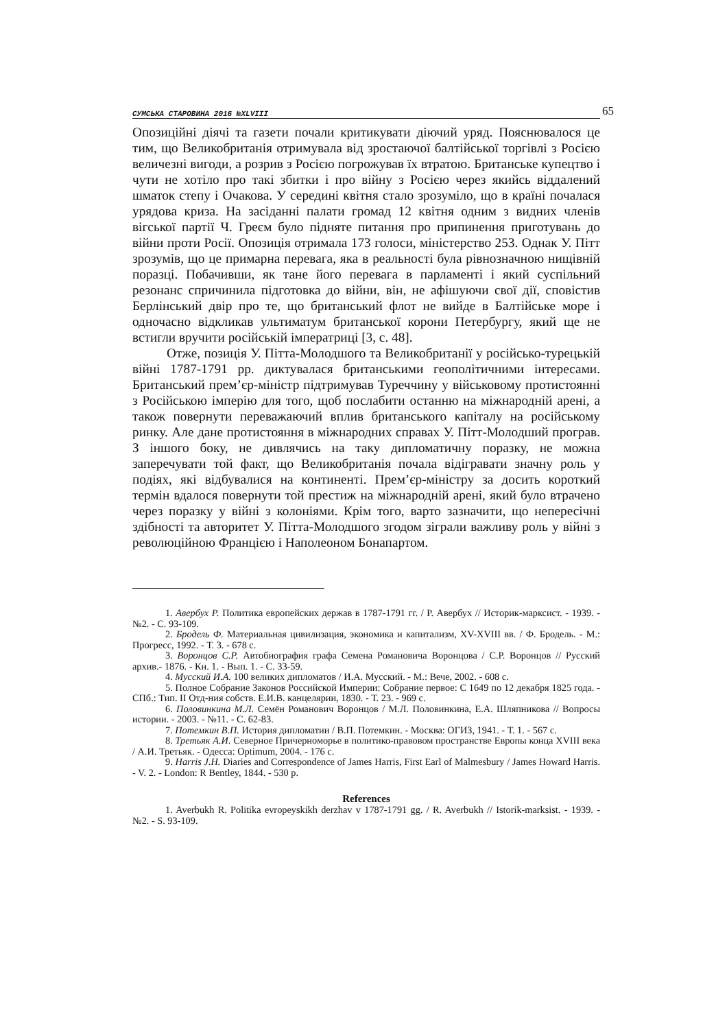СУМСЬКА СТАРОВИНА 2016 №XLVIII 65
Опозиційні діячі та газети почали критикувати діючий уряд. Пояснювалося це тим, що Великобританія отримувала від зростаючої балтійської торгівлі з Росією величезні вигоди, а розрив з Росією погрожував їх втратою. Британське купецтво і чути не хотіло про такі збитки і про війну з Росією через якийсь віддалений шматок степу і Очакова. У середині квітня стало зрозуміло, що в країні почалася урядова криза. На засіданні палати громад 12 квітня одним з видних членів вігської партії Ч. Греєм було підняте питання про припинення приготувань до війни проти Росії. Опозиція отримала 173 голоси, міністерство 253. Однак У. Пітт зрозумів, що це примарна перевага, яка в реальності була рівнозначною нищівній поразці. Побачивши, як тане його перевага в парламенті і який суспільний резонанс спричинила підготовка до війни, він, не афішуючи свої дії, сповістив Берлінський двір про те, що британський флот не вийде в Балтійське море і одночасно відкликав ультиматум британської корони Петербургу, який ще не встигли вручити російській імператриці [3, с. 48].
Отже, позиція У. Пітта-Молодшого та Великобританії у російсько-турецькій війні 1787-1791 рр. диктувалася британськими геополітичними інтересами. Британський прем’єр-міністр підтримував Туреччину у військовому протистоянні з Російською імперію для того, щоб послабити останню на міжнародній арені, а також повернути переважаючий вплив британського капіталу на російському ринку. Але дане протистояння в міжнародних справах У. Пітт-Молодший програв. З іншого боку, не дивлячись на таку дипломатичну поразку, не можна заперечувати той факт, що Великобританія почала відігравати значну роль у подіях, які відбувалися на континенті. Прем’єр-міністру за досить короткий термін вдалося повернути той престиж на міжнародній арені, який було втрачено через поразку у війні з колоніями. Крім того, варто зазначити, що непересічні здібності та авторитет У. Пітта-Молодшого згодом зіграли важливу роль у війні з революційною Францією і Наполеоном Бонапартом.
1. Авербух Р. Политика европейских держав в 1787-1791 гг. / Р. Авербух // Историк-марксист. - 1939. - №2. - С. 93-109.
2. Бродель Ф. Материальная цивилизация, экономика и капитализм, XV-XVIII вв. / Ф. Бродель. - М.: Прогресс, 1992. - Т. 3. - 678 с.
3. Воронцов С.Р. Автобиография графа Семена Романовича Воронцова / С.Р. Воронцов // Русский архив.- 1876. - Кн. 1. - Вып. 1. - С. 33-59.
4. Мусский И.А. 100 великих дипломатов / И.А. Мусский. - М.: Вече, 2002. - 608 с.
5. Полное Собрание Законов Российской Империи: Собрание первое: С 1649 по 12 декабря 1825 года. - СПб.: Тип. II Отд-ния собств. Е.И.В. канцелярии, 1830. - Т. 23. - 969 с.
6. Половинкина М.Л. Семён Романович Воронцов / М.Л. Половинкина, Е.А. Шляпникова // Вопросы истории. - 2003. - №11. - С. 62-83.
7. Потемкин В.П. История дипломатии / В.П. Потемкин. - Москва: ОГИЗ, 1941. - Т. 1. - 567 с.
8. Третьяк А.И. Северное Причерноморье в политико-правовом пространстве Европы конца XVIII века / А.И. Третьяк. - Одесса: Optimum, 2004. - 176 с.
9. Harris J.H. Diaries and Correspondence of James Harris, First Earl of Malmesbury / James Howard Harris. - V. 2. - London: R Bentley, 1844. - 530 p.
References
1. Averbukh R. Politika evropeyskikh derzhav v 1787-1791 gg. / R. Averbukh // Istorik-marksist. - 1939. - №2. - S. 93-109.